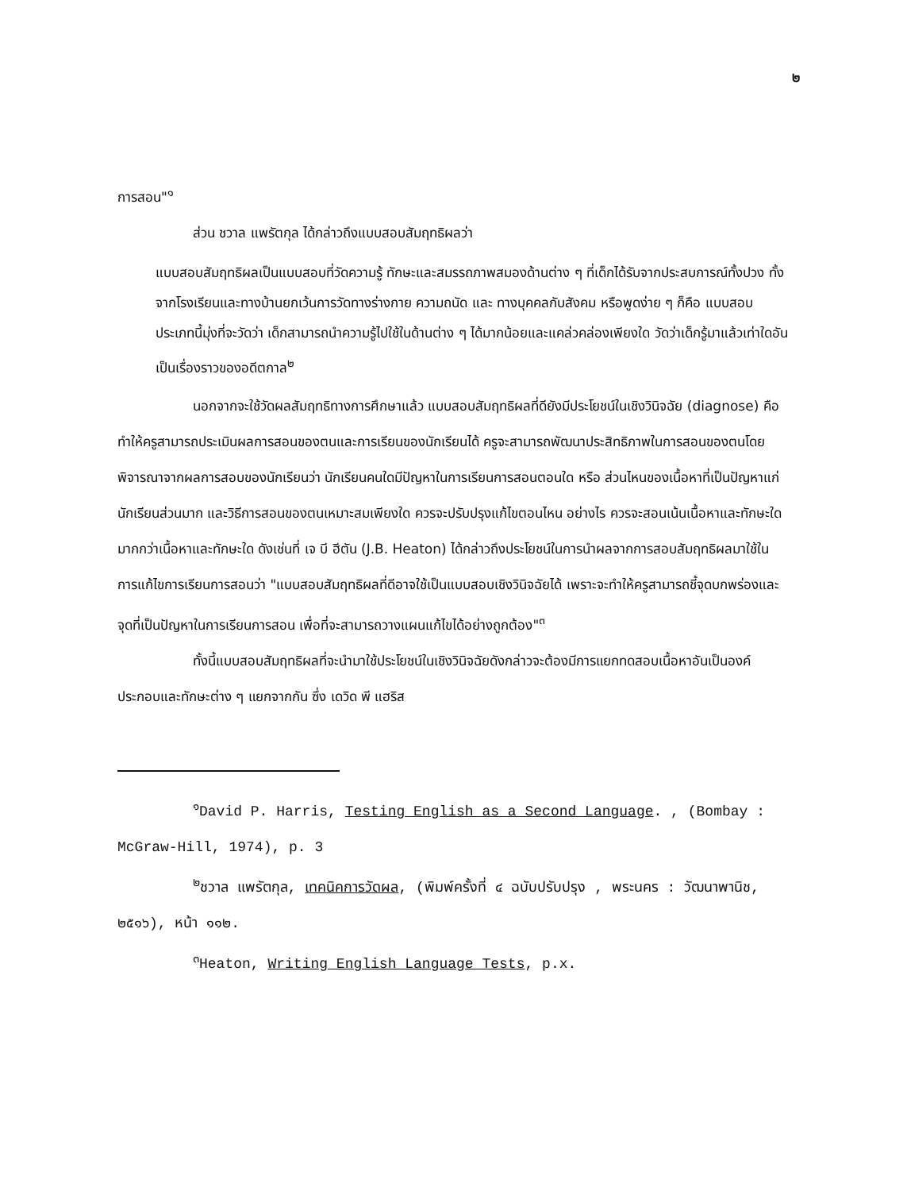๒
การสอน"<sup>๑</sup>
ส่วน ชวาล แพรัตกุล ได้กล่าวถึงแบบสอบสัมฤทธิผลว่า
แบบสอบสัมฤทธิผลเป็นแบบสอบที่วัดความรู้ ทักษะและสมรรถภาพสมองด้านต่าง ๆ ที่เด็กได้รับจากประสบการณ์ทั้งปวง ทั้งจากโรงเรียนและทางบ้านยกเว้นการวัดทางร่างกาย ความถนัด และ ทางบุคคลกับสังคม หรือพูดง่าย ๆ ก็คือ แบบสอบประเภทนี้มุ่งที่จะวัดว่า เด็กสามารถนำความรู้ไปใช้ในด้านต่าง ๆ ได้มากน้อยและแคล่วคล่องเพียงใด วัดว่าเด็กรู้มาแล้วเท่าใดอันเป็นเรื่องราวของอดีตกาล<sup>๒</sup>
นอกจากจะใช้วัดผลสัมฤทธิทางการศึกษาแล้ว แบบสอบสัมฤทธิผลที่ดียังมีประโยชน์ในเชิงวินิจฉัย (diagnose) คือ ทำให้ครูสามารถประเมินผลการสอนของตนและการเรียนของนักเรียนได้ ครูจะสามารถพัฒนาประสิทธิภาพในการสอนของตนโดยพิจารณาจากผลการสอบของนักเรียนว่า นักเรียนคนใดมีปัญหาในการเรียนการสอนตอนใด หรือ ส่วนไหนของเนื้อหาที่เป็นปัญหาแก่นักเรียนส่วนมาก และวิธีการสอนของตนเหมาะสมเพียงใด ควรจะปรับปรุงแก้ไขตอนไหน อย่างไร ควรจะสอนเน้นเนื้อหาและทักษะใดมากกว่าเนื้อหาและทักษะใด ดังเช่นที่ เจ บี ฮีตัน (J.B. Heaton) ได้กล่าวถึงประโยชน์ในการนำผลจากการสอบสัมฤทธิผลมาใช้ในการแก้ไขการเรียนการสอนว่า "แบบสอบสัมฤทธิผลที่ดีอาจใช้เป็นแบบสอบเชิงวินิจฉัยได้ เพราะจะทำให้ครูสามารถชี้จุดบกพร่องและจุดที่เป็นปัญหาในการเรียนการสอน เพื่อที่จะสามารถวางแผนแก้ไขได้อย่างถูกต้อง"<sup>๓</sup>
ทั้งนี้แบบสอบสัมฤทธิผลที่จะนำมาใช้ประโยชน์ในเชิงวินิจฉัยดังกล่าวจะต้องมีการแยกทดสอบเนื้อหาอันเป็นองค์ประกอบและทักษะต่าง ๆ แยกจากกัน ซึ่ง เดวิด พี แฮริส
<sup>๑</sup> David P. Harris, Testing English as a Second Language. , (Bombay : McGraw-Hill, 1974), p. 3
<sup>๒</sup> ชวาล แพรัตกุล, เทคนิคการวัดผล, (พิมพ์ครั้งที่ ๔ ฉบับปรับปรุง , พระนคร : วัฒนาพานิช, ๒๕๑๖), หน้า ๑๑๒.
<sup>๓</sup> Heaton, Writing English Language Tests, p.x.